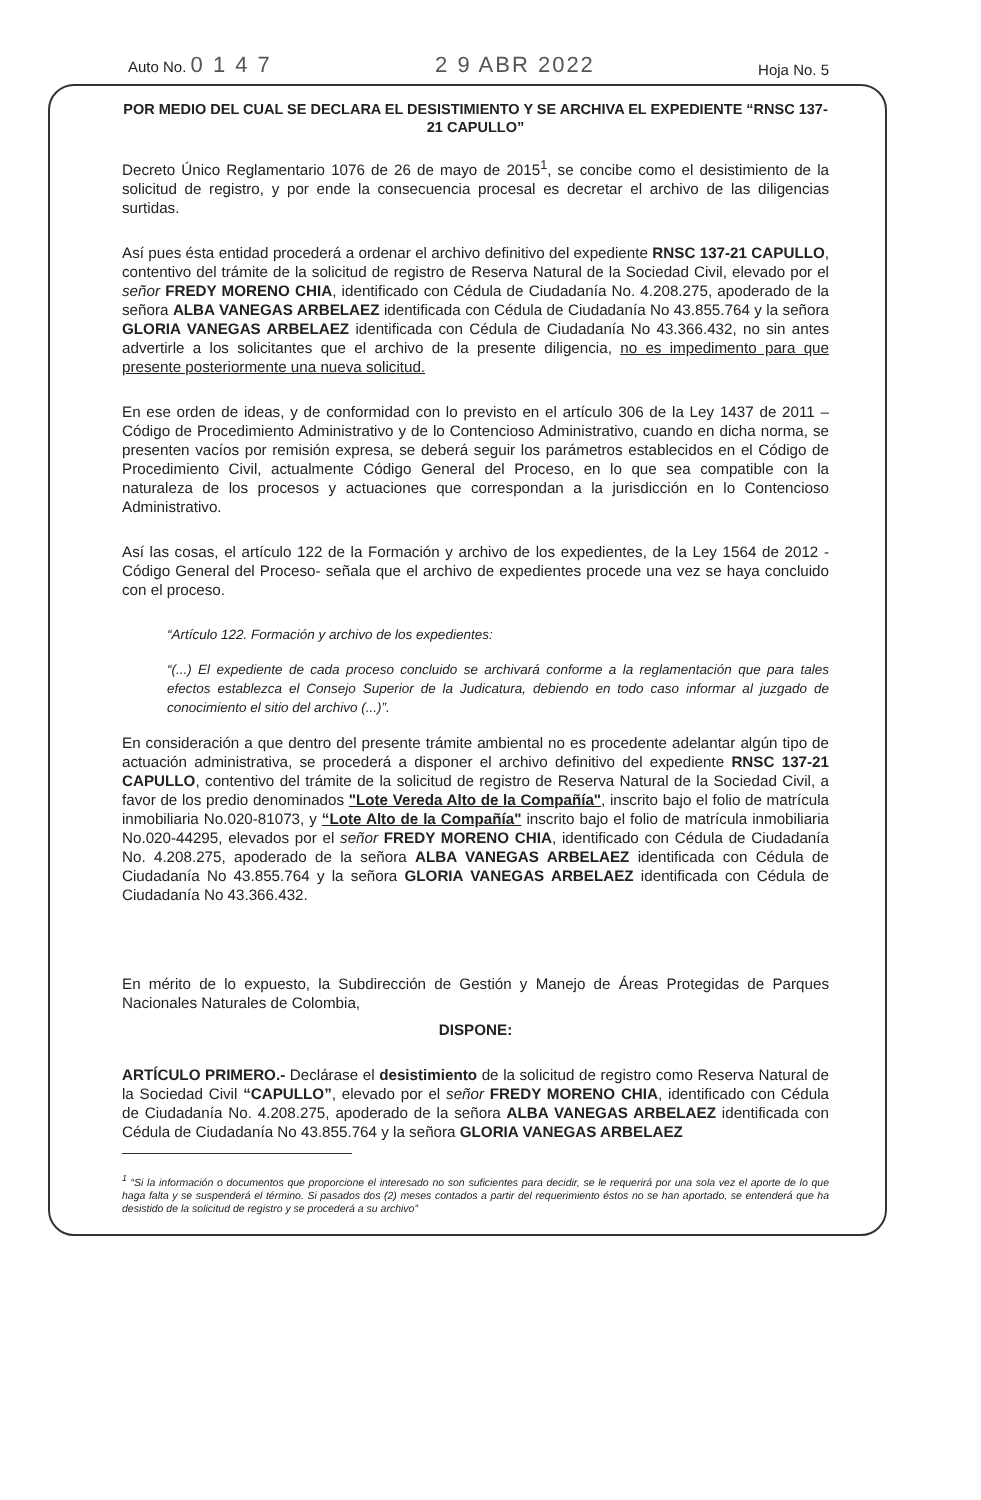Auto No. 0 1 4 7 2 9 ABR 2022 Hoja No. 5
POR MEDIO DEL CUAL SE DECLARA EL DESISTIMIENTO Y SE ARCHIVA EL EXPEDIENTE “RNSC 137-21 CAPULLO”
Decreto Único Reglamentario 1076 de 26 de mayo de 2015<sup>1</sup>, se concibe como el desistimiento de la solicitud de registro, y por ende la consecuencia procesal es decretar el archivo de las diligencias surtidas.
Así pues ésta entidad procederá a ordenar el archivo definitivo del expediente RNSC 137-21 CAPULLO, contentivo del trámite de la solicitud de registro de Reserva Natural de la Sociedad Civil, elevado por el señor FREDY MORENO CHIA, identificado con Cédula de Ciudadanía No. 4.208.275, apoderado de la señora ALBA VANEGAS ARBELAEZ identificada con Cédula de Ciudadanía No 43.855.764 y la señora GLORIA VANEGAS ARBELAEZ identificada con Cédula de Ciudadanía No 43.366.432, no sin antes advertirle a los solicitantes que el archivo de la presente diligencia, no es impedimento para que presente posteriormente una nueva solicitud.
En ese orden de ideas, y de conformidad con lo previsto en el artículo 306 de la Ley 1437 de 2011 – Código de Procedimiento Administrativo y de lo Contencioso Administrativo, cuando en dicha norma, se presenten vacíos por remisión expresa, se deberá seguir los parámetros establecidos en el Código de Procedimiento Civil, actualmente Código General del Proceso, en lo que sea compatible con la naturaleza de los procesos y actuaciones que correspondan a la jurisdicción en lo Contencioso Administrativo.
Así las cosas, el artículo 122 de la Formación y archivo de los expedientes, de la Ley 1564 de 2012 - Código General del Proceso- señala que el archivo de expedientes procede una vez se haya concluido con el proceso.
“Artículo 122. Formación y archivo de los expedientes:
“(...) El expediente de cada proceso concluido se archivará conforme a la reglamentación que para tales efectos establezca el Consejo Superior de la Judicatura, debiendo en todo caso informar al juzgado de conocimiento el sitio del archivo (...)”.
En consideración a que dentro del presente trámite ambiental no es procedente adelantar algún tipo de actuación administrativa, se procederá a disponer el archivo definitivo del expediente RNSC 137-21 CAPULLO, contentivo del trámite de la solicitud de registro de Reserva Natural de la Sociedad Civil, a favor de los predio denominados "Lote Vereda Alto de la Compañía", inscrito bajo el folio de matrícula inmobiliaria No.020-81073, y “Lote Alto de la Compañía" inscrito bajo el folio de matrícula inmobiliaria No.020-44295, elevados por el señor FREDY MORENO CHIA, identificado con Cédula de Ciudadanía No. 4.208.275, apoderado de la señora ALBA VANEGAS ARBELAEZ identificada con Cédula de Ciudadanía No 43.855.764 y la señora GLORIA VANEGAS ARBELAEZ identificada con Cédula de Ciudadanía No 43.366.432.
En mérito de lo expuesto, la Subdirección de Gestión y Manejo de Áreas Protegidas de Parques Nacionales Naturales de Colombia,
DISPONE:
ARTÍCULO PRIMERO.- Declárase el desistimiento de la solicitud de registro como Reserva Natural de la Sociedad Civil “CAPULLO”, elevado por el señor FREDY MORENO CHIA, identificado con Cédula de Ciudadanía No. 4.208.275, apoderado de la señora ALBA VANEGAS ARBELAEZ identificada con Cédula de Ciudadanía No 43.855.764 y la señora GLORIA VANEGAS ARBELAEZ
<sup>1</sup> “Si la información o documentos que proporcione el interesado no son suficientes para decidir, se le requerirá por una sola vez el aporte de lo que haga falta y se suspenderá el término. Si pasados dos (2) meses contados a partir del requerimiento éstos no se han aportado, se entenderá que ha desistido de la solicitud de registro y se procederá a su archivo”